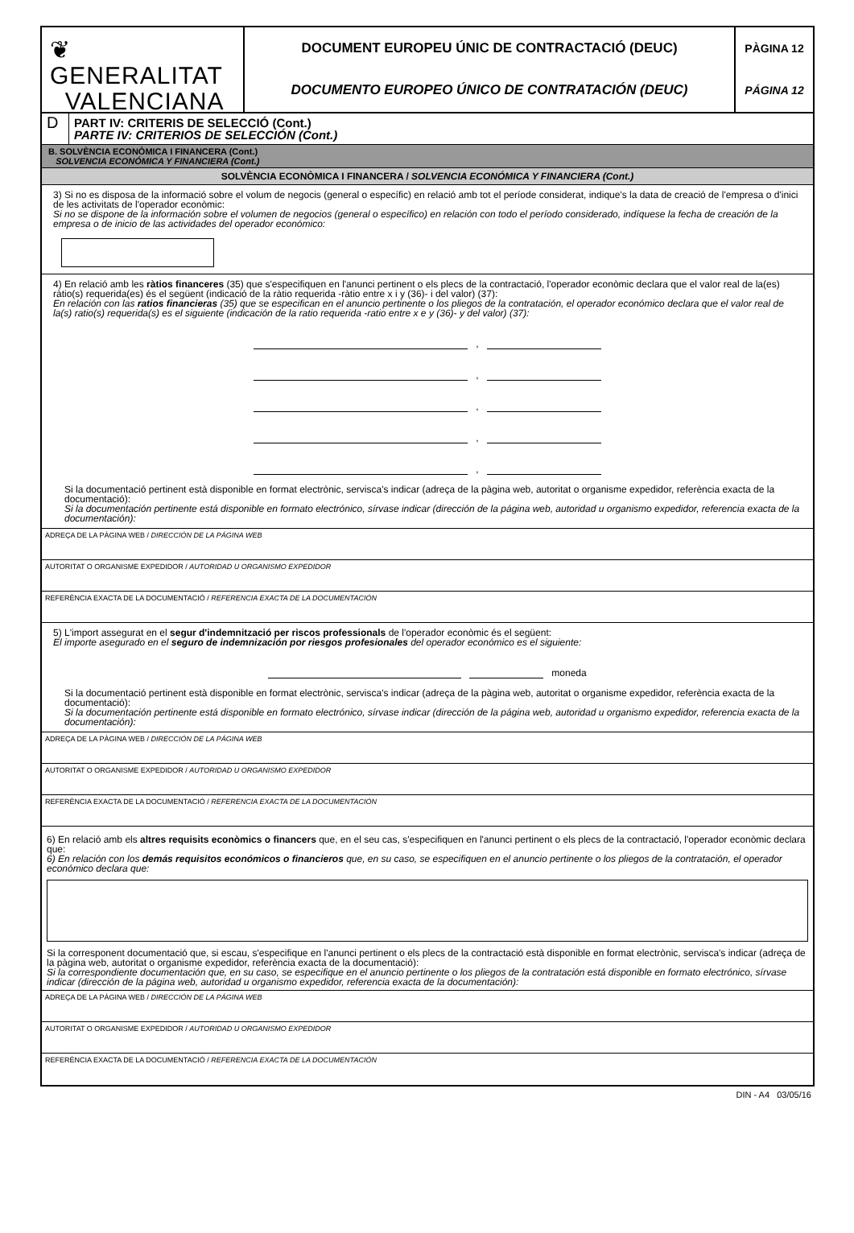❦ GENERALITAT
VALENCIANA
DOCUMENT EUROPEU ÚNIC DE CONTRACTACIÓ (DEUC)
DOCUMENTO EUROPEO ÚNICO DE CONTRATACIÓN (DEUC)
PÀGINA 12
PÁGINA 12
D
PART IV: CRITERIS DE SELECCIÓ (Cont.)
PARTE IV: CRITERIOS DE SELECCIÓN (Cont.)
B. SOLVÈNCIA ECONÒMICA I FINANCERA (Cont.)
SOLVENCIA ECONÓMICA Y FINANCIERA (Cont.)
SOLVÈNCIA ECONÒMICA I FINANCERA / SOLVENCIA ECONÓMICA Y FINANCIERA (Cont.)
3) Si no es disposa de la informació sobre el volum de negocis (general o específic) en relació amb tot el període considerat, indique's la data de creació de l'empresa o d'inici de les activitats de l'operador econòmic:
Si no se dispone de la información sobre el volumen de negocios (general o específico) en relación con todo el período considerado, indíquese la fecha de creación de la empresa o de inicio de las actividades del operador económico:
4) En relació amb les ràtios financeres (35) que s'especifiquen en l'anunci pertinent o els plecs de la contractació, l'operador econòmic declara que el valor real de la(es) ràtio(s) requerida(es) és el següent (indicació de la ràtio requerida -ràtio entre x i y (36)- i del valor) (37):
En relación con las ratios financieras (35) que se especifican en el anuncio pertinente o los pliegos de la contratación, el operador económico declara que el valor real de la(s) ratio(s) requerida(s) es el siguiente (indicación de la ratio requerida -ratio entre x e y (36)- y del valor) (37):
,
,
,
,
,
Si la documentació pertinent està disponible en format electrònic, servisca's indicar (adreça de la pàgina web, autoritat o organisme expedidor, referència exacta de la documentació):
Si la documentación pertinente está disponible en formato electrónico, sírvase indicar (dirección de la página web, autoridad u organismo expedidor, referencia exacta de la documentación):
ADREÇA DE LA PÀGINA WEB / DIRECCIÓN DE LA PÁGINA WEB
AUTORITAT O ORGANISME EXPEDIDOR / AUTORIDAD U ORGANISMO EXPEDIDOR
REFERÈNCIA EXACTA DE LA DOCUMENTACIÓ / REFERENCIA EXACTA DE LA DOCUMENTACIÓN
5) L'import assegurat en el segur d'indemnització per riscos professionals de l'operador econòmic és el següent:
El importe asegurado en el seguro de indemnización por riesgos profesionales del operador económico es el siguiente:
moneda
Si la documentació pertinent està disponible en format electrònic, servisca's indicar (adreça de la pàgina web, autoritat o organisme expedidor, referència exacta de la documentació):
Si la documentación pertinente está disponible en formato electrónico, sírvase indicar (dirección de la página web, autoridad u organismo expedidor, referencia exacta de la documentación):
ADREÇA DE LA PÀGINA WEB / DIRECCIÓN DE LA PÁGINA WEB
AUTORITAT O ORGANISME EXPEDIDOR / AUTORIDAD U ORGANISMO EXPEDIDOR
REFERÈNCIA EXACTA DE LA DOCUMENTACIÓ / REFERENCIA EXACTA DE LA DOCUMENTACIÓN
6) En relació amb els altres requisits econòmics o financers que, en el seu cas, s'especifiquen en l'anunci pertinent o els plecs de la contractació, l'operador econòmic declara que:
6) En relación con los demás requisitos económicos o financieros que, en su caso, se especifiquen en el anuncio pertinente o los pliegos de la contratación, el operador económico declara que:
Si la corresponent documentació que, si escau, s'especifique en l'anunci pertinent o els plecs de la contractació està disponible en format electrònic, servisca's indicar (adreça de la pàgina web, autoritat o organisme expedidor, referència exacta de la documentació):
Si la correspondiente documentación que, en su caso, se especifique en el anuncio pertinente o los pliegos de la contratación está disponible en formato electrónico, sírvase indicar (dirección de la página web, autoridad u organismo expedidor, referencia exacta de la documentación):
ADREÇA DE LA PÀGINA WEB / DIRECCIÓN DE LA PÁGINA WEB
AUTORITAT O ORGANISME EXPEDIDOR / AUTORIDAD U ORGANISMO EXPEDIDOR
REFERÈNCIA EXACTA DE LA DOCUMENTACIÓ / REFERENCIA EXACTA DE LA DOCUMENTACIÓN
DIN - A4 03/05/16